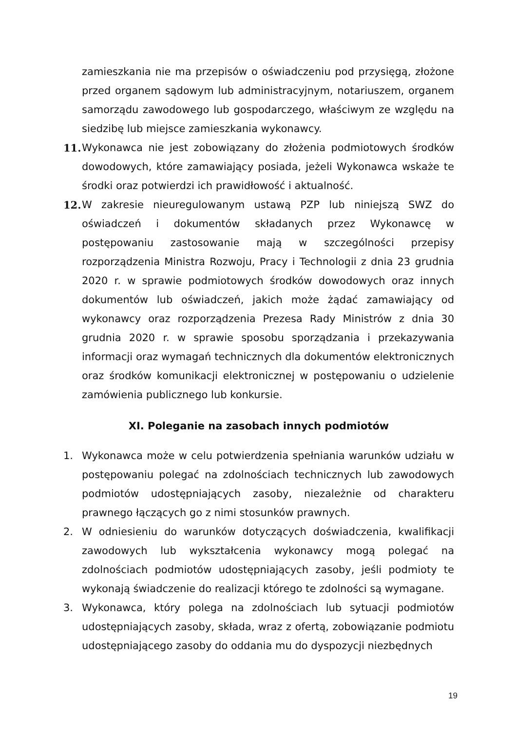zamieszkania nie ma przepisów o oświadczeniu pod przysięgą, złożone przed organem sądowym lub administracyjnym, notariuszem, organem samorządu zawodowego lub gospodarczego, właściwym ze względu na siedzibę lub miejsce zamieszkania wykonawcy.
11. Wykonawca nie jest zobowiązany do złożenia podmiotowych środków dowodowych, które zamawiający posiada, jeżeli Wykonawca wskaże te środki oraz potwierdzi ich prawidłowość i aktualność.
12. W zakresie nieuregulowanym ustawą PZP lub niniejszą SWZ do oświadczeń i dokumentów składanych przez Wykonawcę w postępowaniu zastosowanie mają w szczególności przepisy rozporządzenia Ministra Rozwoju, Pracy i Technologii z dnia 23 grudnia 2020 r. w sprawie podmiotowych środków dowodowych oraz innych dokumentów lub oświadczeń, jakich może żądać zamawiający od wykonawcy oraz rozporządzenia Prezesa Rady Ministrów z dnia 30 grudnia 2020 r. w sprawie sposobu sporządzania i przekazywania informacji oraz wymagań technicznych dla dokumentów elektronicznych oraz środków komunikacji elektronicznej w postępowaniu o udzielenie zamówienia publicznego lub konkursie.
XI. Poleganie na zasobach innych podmiotów
1. Wykonawca może w celu potwierdzenia spełniania warunków udziału w postępowaniu polegać na zdolnościach technicznych lub zawodowych podmiotów udostępniających zasoby, niezależnie od charakteru prawnego łączących go z nimi stosunków prawnych.
2. W odniesieniu do warunków dotyczących doświadczenia, kwalifikacji zawodowych lub wykształcenia wykonawcy mogą polegać na zdolnościach podmiotów udostępniających zasoby, jeśli podmioty te wykonają świadczenie do realizacji którego te zdolności są wymagane.
3. Wykonawca, który polega na zdolnościach lub sytuacji podmiotów udostępniających zasoby, składa, wraz z ofertą, zobowiązanie podmiotu udostępniającego zasoby do oddania mu do dyspozycji niezbędnych
19